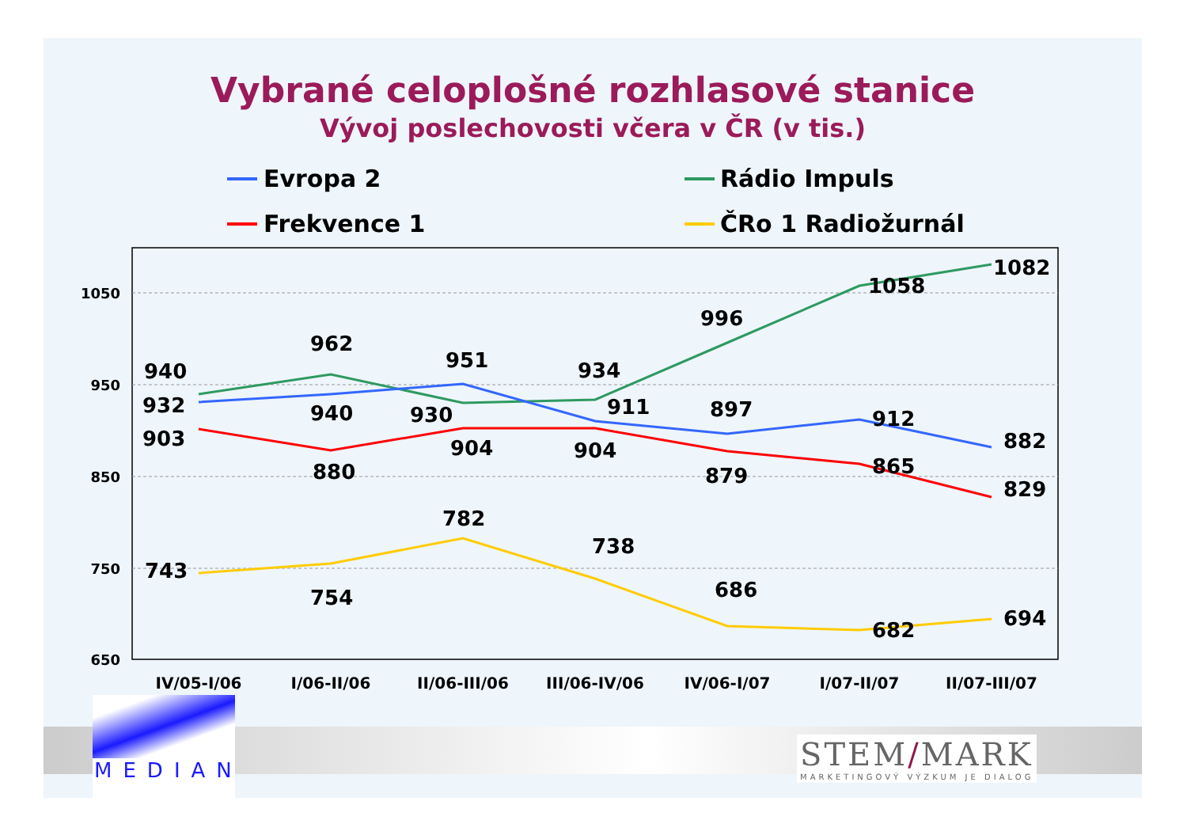Vybrané celoplošné rozhlasové stanice
Vývoj poslechovosti včera v ČR (v tis.)
Evropa 2 Rádio Impuls
Frekvence 1 ČRo 1 Radiožurnál
1050
950
850
750
650
IV/05-I/06
I/06-II/06
II/06-III/06
III/06-IV/06
IV/06-I/07
I/07-II/07
II/07-III/07
940
962
951
934
996
1058
1082
932
940
930
911
897
912
882
903
880
904
904
879
865
829
743
754
782
738
686
682
694
MEDIAN
STEM/MARK
MARKETINGOVÝ VÝZKUM JE DIALOG